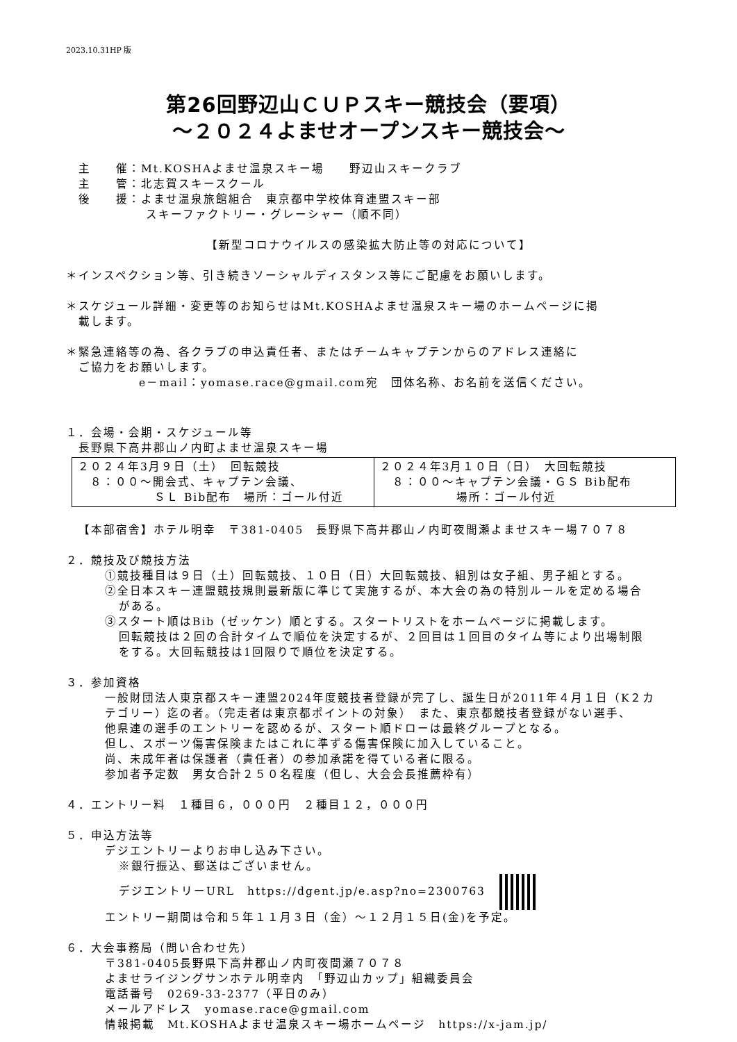2023.10.31HP 版
第26回野辺山ＣＵＰスキー競技会（要項）
～２０２４よませオープンスキー競技会～
主　　催：Mt.KOSHAよませ温泉スキー場　　野辺山スキークラブ
主　　管：北志賀スキースクール
後　　援：よませ温泉旅館組合　東京都中学校体育連盟スキー部
スキーファクトリー・グレーシャー（順不同）
【新型コロナウイルスの感染拡大防止等の対応について】
＊インスペクション等、引き続きソーシャルディスタンス等にご配慮をお願いします。
＊スケジュール詳細・変更等のお知らせはMt.KOSHAよませ温泉スキー場のホームページに掲
載します。
＊緊急連絡等の為、各クラブの申込責任者、またはチームキャプテンからのアドレス連絡に
ご協力をお願いします。
e－mail：yomase.race@gmail.com宛　団体名称、お名前を送信ください。
１．会場・会期・スケジュール等
長野県下高井郡山ノ内町よませ温泉スキー場
| ２０２４年3月９日（土） 回転競技 ８：００～開会式、キャプテン会議、 ＳＬ Bib配布 場所：ゴール付近 | ２０２４年3月１０日（日） 大回転競技 ８：００～キャプテン会議・ＧＳ Bib配布 場所：ゴール付近 |
【本部宿舎】ホテル明幸　〒381-0405　長野県下高井郡山ノ内町夜間瀬よませスキー場７０７８
２．競技及び競技方法
①競技種目は９日（土）回転競技、１０日（日）大回転競技、組別は女子組、男子組とする。
②全日本スキー連盟競技規則最新版に準じて実施するが、本大会の為の特別ルールを定める場合
がある。
③スタート順はBib（ゼッケン）順とする。スタートリストをホームページに掲載します。
回転競技は２回の合計タイムで順位を決定するが、２回目は１回目のタイム等により出場制限
をする。大回転競技は1回限りで順位を決定する。
３．参加資格
一般財団法人東京都スキー連盟2024年度競技者登録が完了し、誕生日が2011年４月１日（K２カ
テゴリー）迄の者。（完走者は東京都ポイントの対象）　また、東京都競技者登録がない選手、
他県連の選手のエントリーを認めるが、スタート順ドローは最終グループとなる。
但し、スポーツ傷害保険またはこれに準ずる傷害保険に加入していること。
尚、未成年者は保護者（責任者）の参加承諾を得ている者に限る。
参加者予定数　男女合計２５０名程度（但し、大会会長推薦枠有）
４．エントリー料　１種目６，０００円　２種目１２，０００円
５．申込方法等
デジエントリーよりお申し込み下さい。
※銀行振込、郵送はございません。
デジエントリーURL　https://dgent.jp/e.asp?no=2300763
エントリー期間は令和５年１１月３日（金）～１２月１５日(金)を予定。
６．大会事務局（問い合わせ先）
〒381-0405長野県下高井郡山ノ内町夜間瀬７０７８
よませライジングサンホテル明幸内　「野辺山カップ」組織委員会
電話番号　0269-33-2377（平日のみ）
メールアドレス　yomase.race@gmail.com
情報掲載　Mt.KOSHAよませ温泉スキー場ホームページ　https://x-jam.jp/